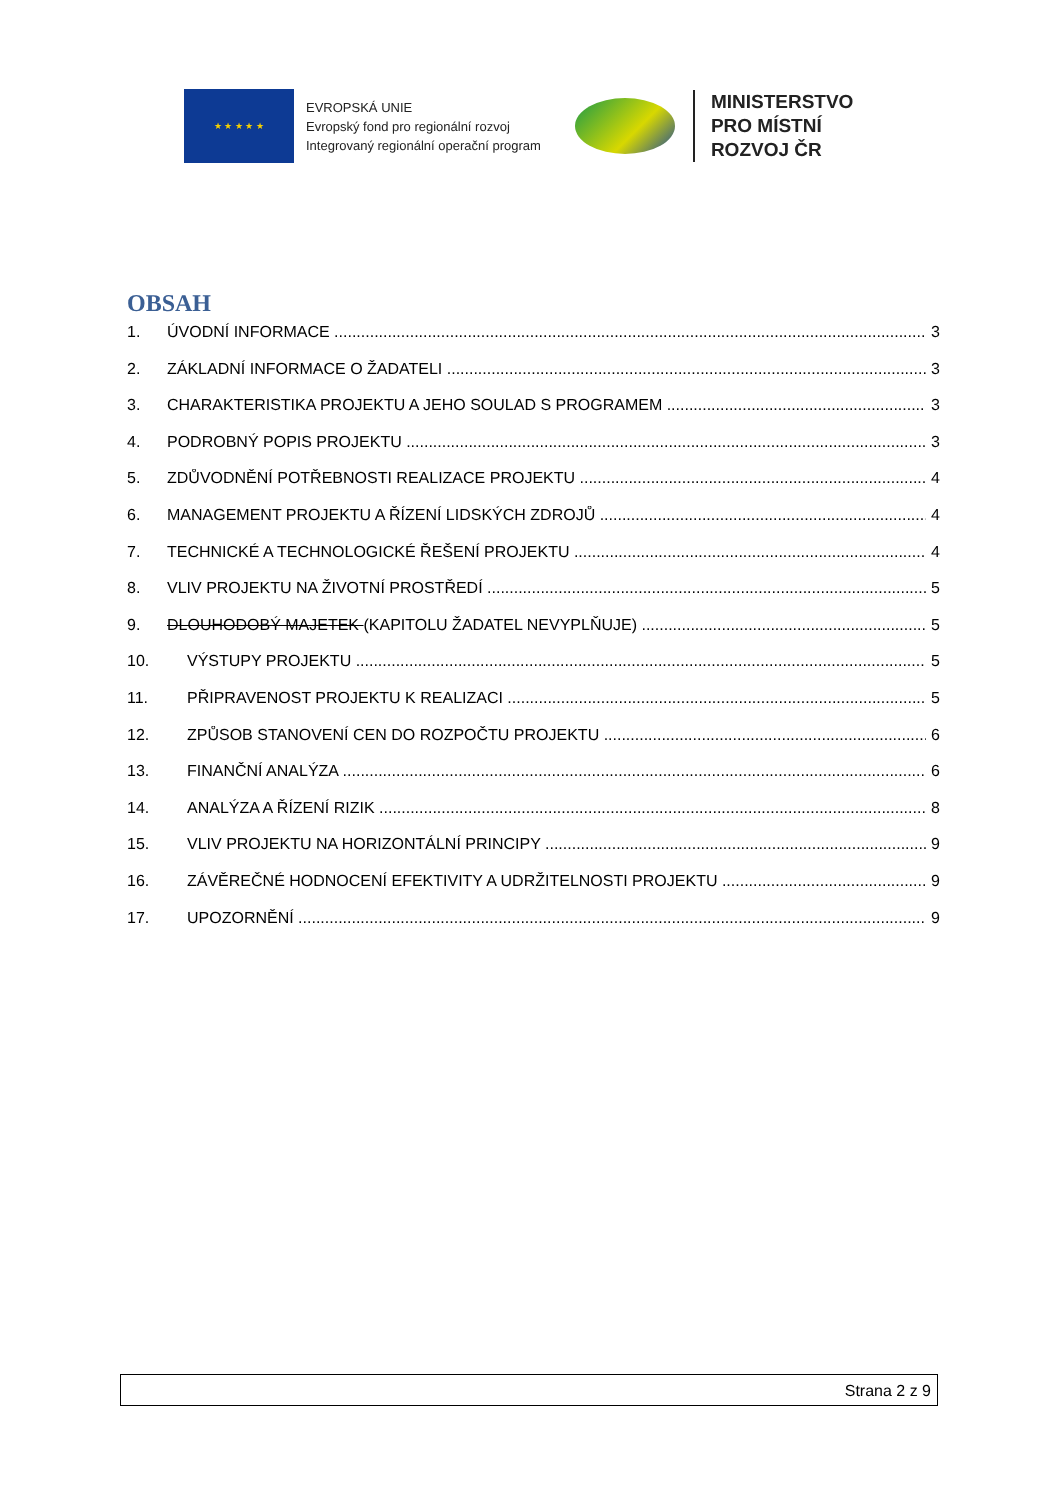★ ★ ★ ★ ★
EVROPSKÁ UNIE
Evropský fond pro regionální rozvoj
Integrovaný regionální operační program
MINISTERSTVO
PRO MÍSTNÍ
ROZVOJ ČR
OBSAH
1. ÚVODNÍ INFORMACE 3
2. ZÁKLADNÍ INFORMACE O ŽADATELI 3
3. CHARAKTERISTIKA PROJEKTU A JEHO SOULAD S PROGRAMEM 3
4. PODROBNÝ POPIS PROJEKTU 3
5. ZDŮVODNĚNÍ POTŘEBNOSTI REALIZACE PROJEKTU 4
6. MANAGEMENT PROJEKTU A ŘÍZENÍ LIDSKÝCH ZDROJŮ 4
7. TECHNICKÉ A TECHNOLOGICKÉ ŘEŠENÍ PROJEKTU 4
8. VLIV PROJEKTU NA ŽIVOTNÍ PROSTŘEDÍ 5
9. DLOUHODOBÝ MAJETEK (KAPITOLU ŽADATEL NEVYPLŇUJE) 5
10. VÝSTUPY PROJEKTU 5
11. PŘIPRAVENOST PROJEKTU K REALIZACI 5
12. ZPŮSOB STANOVENÍ CEN DO ROZPOČTU PROJEKTU 6
13. FINANČNÍ ANALÝZA 6
14. ANALÝZA A ŘÍZENÍ RIZIK 8
15. VLIV PROJEKTU NA HORIZONTÁLNÍ PRINCIPY 9
16. ZÁVĚREČNÉ HODNOCENÍ EFEKTIVITY A UDRŽITELNOSTI PROJEKTU 9
17. UPOZORNĚNÍ 9
Strana 2 z 9